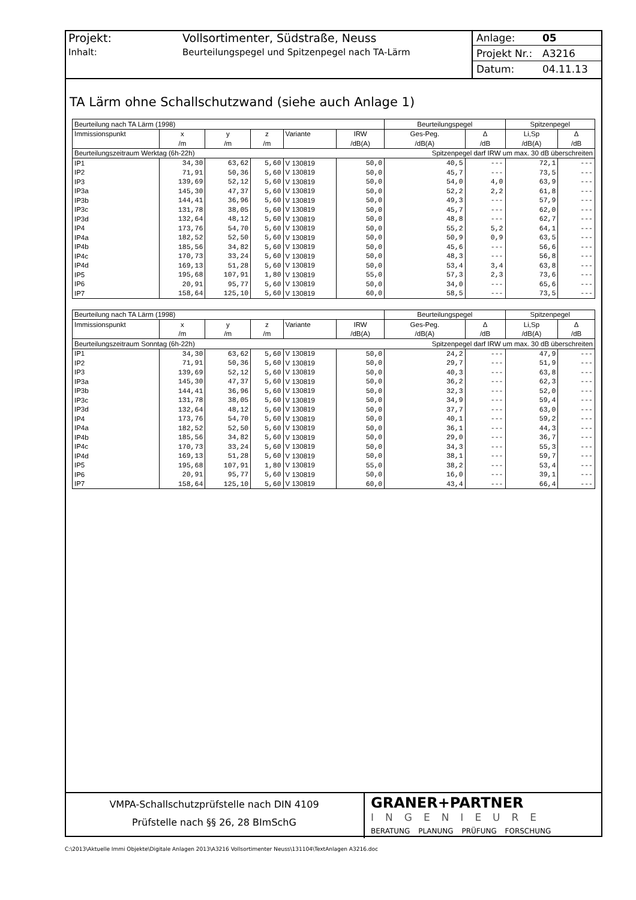Projekt: Vollsortimenter, Südstraße, Neuss
Inhalt: Beurteilungspegel und Spitzenpegel nach TA-Lärm
Anlage: 05
Projekt Nr.: A3216
Datum: 04.11.13
TA Lärm ohne Schallschutzwand (siehe auch Anlage 1)
| Beurteilung nach TA Lärm (1998) | | | | | | Beurteilungspegel | | Spitzenpegel | |
| Immissionspunkt | x | y | z | Variante | IRW | Ges-Peg. | Δ | Li,Sp | Δ |
| | /m | /m | /m | | /dB(A) | /dB(A) | /dB | /dB(A) | /dB |
| Beurteilungszeitraum Werktag (6h-22h) | | | | | Spitzenpegel darf IRW um max. 30 dB überschreiten | | | | |
| IP1 | 34,30 | 63,62 | 5,60 | V 130819 | 50,0 | 40,5 | --- | 72,1 | --- |
| IP2 | 71,91 | 50,36 | 5,60 | V 130819 | 50,0 | 45,7 | --- | 73,5 | --- |
| IP3 | 139,69 | 52,12 | 5,60 | V 130819 | 50,0 | 54,0 | 4,0 | 63,9 | --- |
| IP3a | 145,30 | 47,37 | 5,60 | V 130819 | 50,0 | 52,2 | 2,2 | 61,8 | --- |
| IP3b | 144,41 | 36,96 | 5,60 | V 130819 | 50,0 | 49,3 | --- | 57,9 | --- |
| IP3c | 131,78 | 38,05 | 5,60 | V 130819 | 50,0 | 45,7 | --- | 62,0 | --- |
| IP3d | 132,64 | 48,12 | 5,60 | V 130819 | 50,0 | 48,8 | --- | 62,7 | --- |
| IP4 | 173,76 | 54,70 | 5,60 | V 130819 | 50,0 | 55,2 | 5,2 | 64,1 | --- |
| IP4a | 182,52 | 52,50 | 5,60 | V 130819 | 50,0 | 50,9 | 0,9 | 63,5 | --- |
| IP4b | 185,56 | 34,82 | 5,60 | V 130819 | 50,0 | 45,6 | --- | 56,6 | --- |
| IP4c | 170,73 | 33,24 | 5,60 | V 130819 | 50,0 | 48,3 | --- | 56,8 | --- |
| IP4d | 169,13 | 51,28 | 5,60 | V 130819 | 50,0 | 53,4 | 3,4 | 63,8 | --- |
| IP5 | 195,68 | 107,91 | 1,80 | V 130819 | 55,0 | 57,3 | 2,3 | 73,6 | --- |
| IP6 | 20,91 | 95,77 | 5,60 | V 130819 | 50,0 | 34,0 | --- | 65,6 | --- |
| IP7 | 158,64 | 125,10 | 5,60 | V 130819 | 60,0 | 58,5 | --- | 73,5 | --- |
| Beurteilung nach TA Lärm (1998) | | | | | | Beurteilungspegel | | Spitzenpegel | |
| Immissionspunkt | x | y | z | Variante | IRW | Ges-Peg. | Δ | Li,Sp | Δ |
| | /m | /m | /m | | /dB(A) | /dB(A) | /dB | /dB(A) | /dB |
| Beurteilungszeitraum Sonntag (6h-22h) | | | | | Spitzenpegel darf IRW um max. 30 dB überschreiten | | | | |
| IP1 | 34,30 | 63,62 | 5,60 | V 130819 | 50,0 | 24,2 | --- | 47,9 | --- |
| IP2 | 71,91 | 50,36 | 5,60 | V 130819 | 50,0 | 29,7 | --- | 51,9 | --- |
| IP3 | 139,69 | 52,12 | 5,60 | V 130819 | 50,0 | 40,3 | --- | 63,8 | --- |
| IP3a | 145,30 | 47,37 | 5,60 | V 130819 | 50,0 | 36,2 | --- | 62,3 | --- |
| IP3b | 144,41 | 36,96 | 5,60 | V 130819 | 50,0 | 32,3 | --- | 52,0 | --- |
| IP3c | 131,78 | 38,05 | 5,60 | V 130819 | 50,0 | 34,9 | --- | 59,4 | --- |
| IP3d | 132,64 | 48,12 | 5,60 | V 130819 | 50,0 | 37,7 | --- | 63,0 | --- |
| IP4 | 173,76 | 54,70 | 5,60 | V 130819 | 50,0 | 40,1 | --- | 59,2 | --- |
| IP4a | 182,52 | 52,50 | 5,60 | V 130819 | 50,0 | 36,1 | --- | 44,3 | --- |
| IP4b | 185,56 | 34,82 | 5,60 | V 130819 | 50,0 | 29,0 | --- | 36,7 | --- |
| IP4c | 170,73 | 33,24 | 5,60 | V 130819 | 50,0 | 34,3 | --- | 55,3 | --- |
| IP4d | 169,13 | 51,28 | 5,60 | V 130819 | 50,0 | 38,1 | --- | 59,7 | --- |
| IP5 | 195,68 | 107,91 | 1,80 | V 130819 | 55,0 | 38,2 | --- | 53,4 | --- |
| IP6 | 20,91 | 95,77 | 5,60 | V 130819 | 50,0 | 16,0 | --- | 39,1 | --- |
| IP7 | 158,64 | 125,10 | 5,60 | V 130819 | 60,0 | 43,4 | --- | 66,4 | --- |
VMPA-Schallschutzprüfstelle nach DIN 4109
Prüfstelle nach §§ 26, 28 BImSchG
GRANER+PARTNER
INGENIEURE
BERATUNG PLANUNG PRÜFUNG FORSCHUNG
C:\2013\Aktuelle Immi Objekte\Digitale Anlagen 2013\A3216 Vollsortimenter Neuss\131104\TextAnlagen A3216.doc